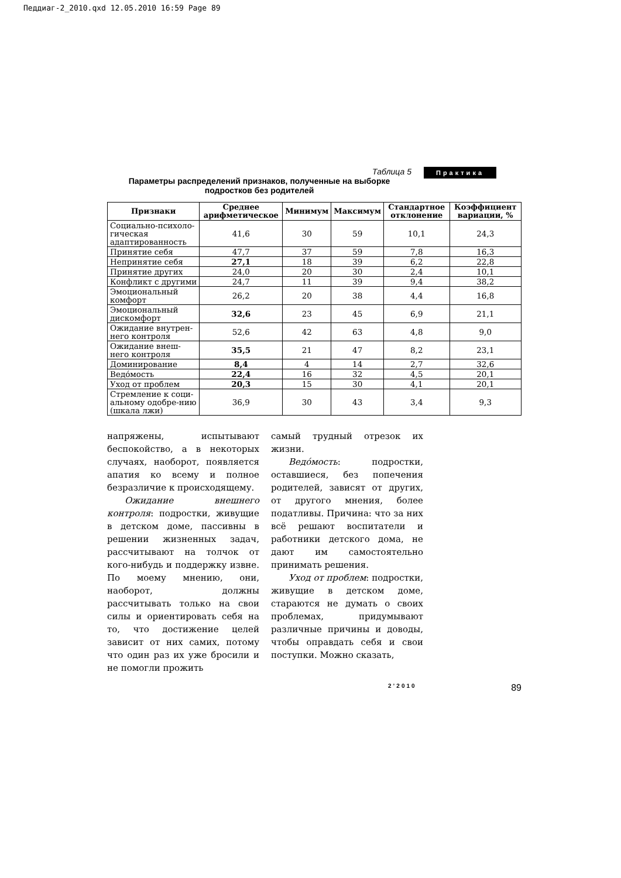Педдиаг-2_2010.qxd 12.05.2010 16:59 Page 89
Практика
Таблица 5
Параметры распределений признаков, полученные на выборке подростков без родителей
| Признаки | Среднее арифметическое | Минимум | Максимум | Стандартное отклонение | Коэффициент вариации, % |
| --- | --- | --- | --- | --- | --- |
| Социально-психоло-гическая адаптированность | 41,6 | 30 | 59 | 10,1 | 24,3 |
| Принятие себя | 47,7 | 37 | 59 | 7,8 | 16,3 |
| Непринятие себя | 27,1 | 18 | 39 | 6,2 | 22,8 |
| Принятие других | 24,0 | 20 | 30 | 2,4 | 10,1 |
| Конфликт с другими | 24,7 | 11 | 39 | 9,4 | 38,2 |
| Эмоциональный комфорт | 26,2 | 20 | 38 | 4,4 | 16,8 |
| Эмоциональный дискомфорт | 32,6 | 23 | 45 | 6,9 | 21,1 |
| Ожидание внутрен-него контроля | 52,6 | 42 | 63 | 4,8 | 9,0 |
| Ожидание внеш-него контроля | 35,5 | 21 | 47 | 8,2 | 23,1 |
| Доминирование | 8,4 | 4 | 14 | 2,7 | 32,6 |
| Ведóмость | 22,4 | 16 | 32 | 4,5 | 20,1 |
| Уход от проблем | 20,3 | 15 | 30 | 4,1 | 20,1 |
| Стремление к соци-альному одобре-нию (шкала лжи) | 36,9 | 30 | 43 | 3,4 | 9,3 |
напряжены, испытывают беспокойство, а в некоторых случаях, наоборот, появляется апатия ко всему и полное безразличие к происходящему.
Ожидание внешнего контроля: подростки, живущие в детском доме, пассивны в решении жизненных задач, рассчитывают на толчок от кого-нибудь и поддержку извне. По моему мнению, они, наоборот, должны рассчитывать только на свои силы и ориентировать себя на то, что достижение целей зависит от них самих, потому что один раз их уже бросили и не помогли прожить
самый трудный отрезок их жизни.
Ведóмость: подростки, оставшиеся, без попечения родителей, зависят от других, от другого мнения, более податливы. Причина: что за них всё решают воспитатели и работники детского дома, не дают им самостоятельно принимать решения.
Уход от проблем: подростки, живущие в детском доме, стараются не думать о своих проблемах, придумывают различные причины и доводы, чтобы оправдать себя и свои поступки. Можно сказать,
2’2010 89